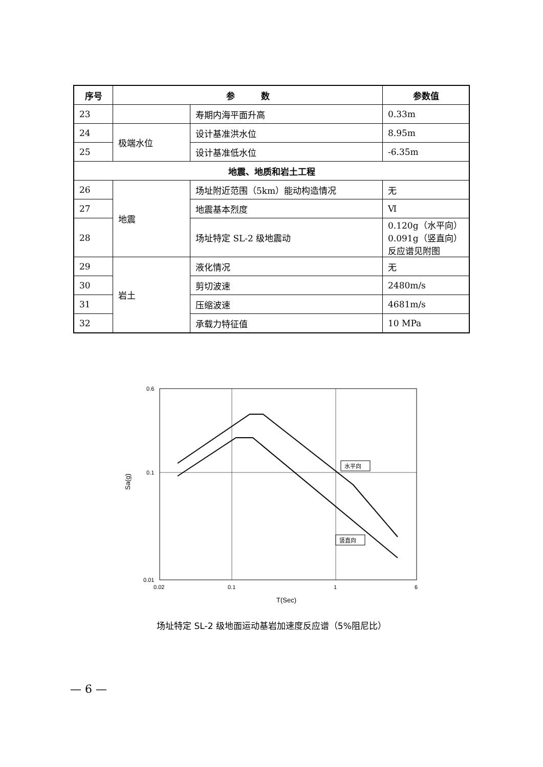| 序号 | 参 数 | | 参数值 |
| --- | --- | --- | --- |
| 23 | | 寿期内海平面升高 | 0.33m |
| 24 | 极端水位 | 设计基准洪水位 | 8.95m |
| 25 | | 设计基准低水位 | -6.35m |
| 地震、地质和岩土工程 | | | |
| 26 | 地震 | 场址附近范围（5km）能动构造情况 | 无 |
| 27 | | 地震基本烈度 | Ⅵ |
| 28 | | 场址特定 SL-2 级地震动 | 0.120g（水平向） 0.091g（竖直向） 反应谱见附图 |
| 29 | 岩土 | 液化情况 | 无 |
| 30 | | 剪切波速 | 2480m/s |
| 31 | | 压缩波速 | 4681m/s |
| 32 | | 承载力特征值 | 10 MPa |
水平向
竖直向
0.6
0.1
0.01
0.02
0.1
1
6
T(Sec)
Sa(g)
场址特定 SL-2 级地面运动基岩加速度反应谱（5%阻尼比）
— 6 —